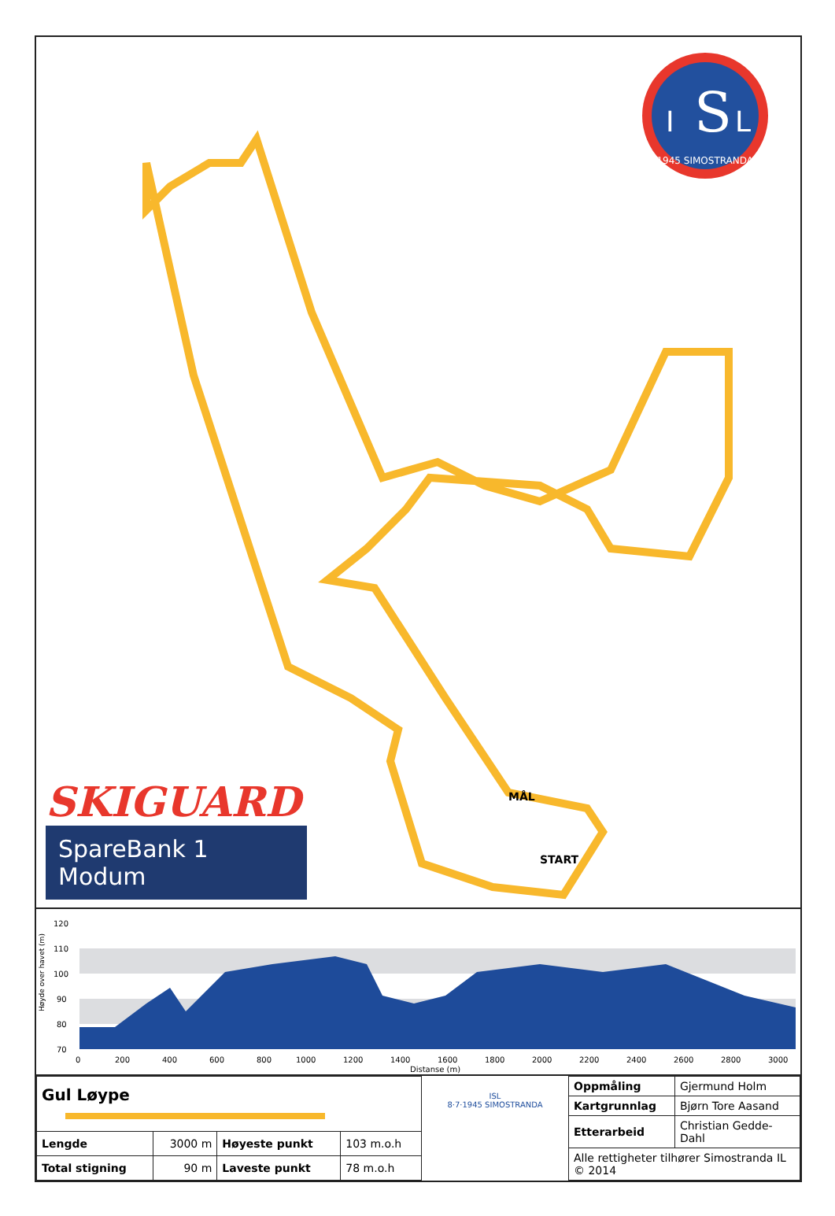S
I
L
MÅL
START
8·7·1945 SIMOSTRANDA
SKIGUARD
SpareBank 1 Modum
Høyde over havet (m)
120
110
100
90
80
70
0
200
400
600
800
1000
1200
1400
1600
1800
2000
2200
2400
2600
2800
3000
Distanse (m)
| Gul Løype | | | |
| Lengde | 3000 m | Høyeste punkt | 103 m.o.h |
| Total stigning | 90 m | Laveste punkt | 78 m.o.h |
ISL
8·7·1945 SIMOSTRANDA
| Oppmåling | Gjermund Holm |
| Kartgrunnlag | Bjørn Tore Aasand |
| Etterarbeid | Christian Gedde-Dahl |
| Alle rettigheter tilhører Simostranda IL © 2014 | |